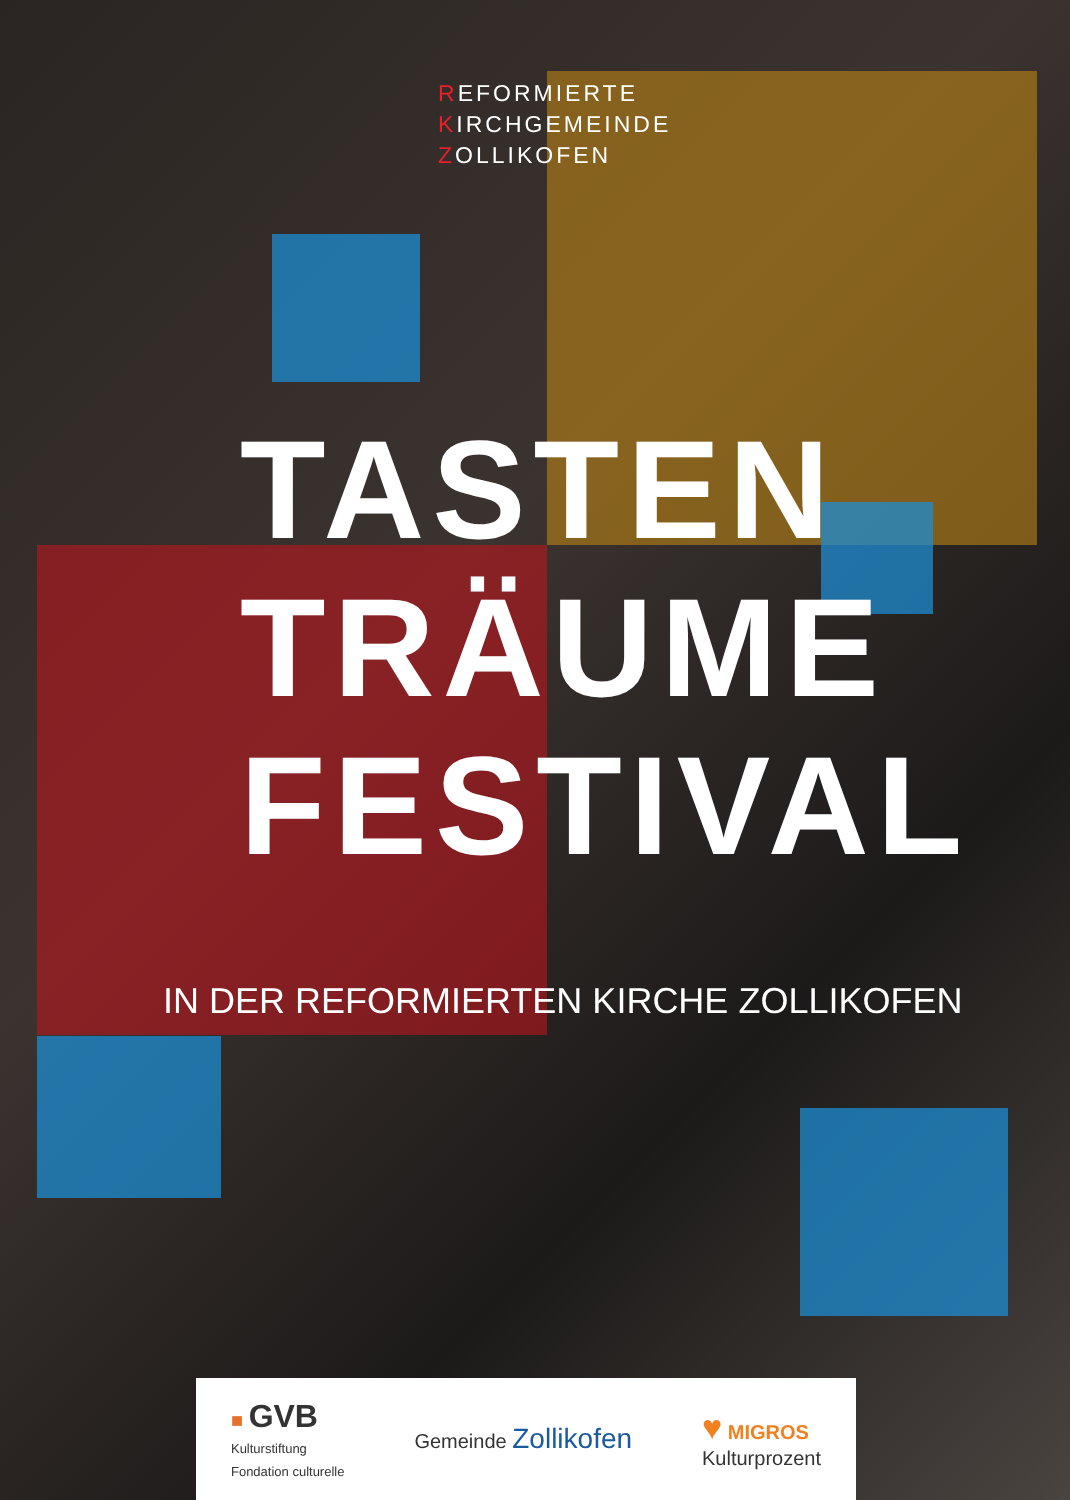REFORMIERTE
KIRCHGEMEINDE
ZOLLIKOFEN
TASTEN
TRÄUME
FESTIVAL
IN DER REFORMIERTEN KIRCHE ZOLLIKOFEN
■ GVB
Kulturstiftung
Fondation culturelle
Gemeinde Zollikofen
♥ MIGROS
Kulturprozent